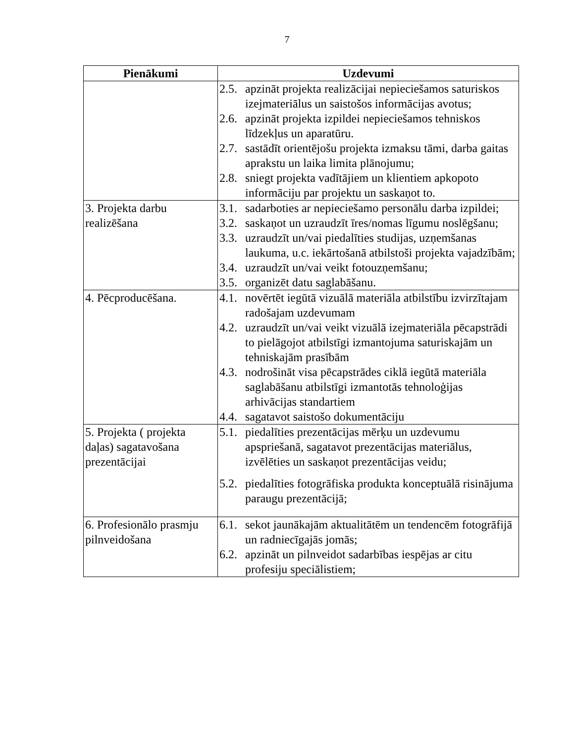7
| Pienākumi | Uzdevumi |
| --- | --- |
| | 2.5. apzināt projekta realizācijai nepieciešamos saturiskos izejmateriālus un saistošos informācijas avotus; 2.6. apzināt projekta izpildei nepieciešamos tehniskos līdzekļus un aparatūru. 2.7. sastādīt orientējošu projekta izmaksu tāmi, darba gaitas aprakstu un laika limita plānojumu; 2.8. sniegt projekta vadītājiem un klientiem apkopoto informāciju par projektu un saskaņot to. |
| 3. Projekta darbu realizēšana | 3.1. sadarboties ar nepieciešamo personālu darba izpildei; 3.2. saskaņot un uzraudzīt īres/nomas līgumu noslēgšanu; 3.3. uzraudzīt un/vai piedalīties studijas, uzņemšanas laukuma, u.c. iekārtošanā atbilstoši projekta vajadzībām; 3.4. uzraudzīt un/vai veikt fotouzņemšanu; 3.5. organizēt datu saglabāšanu. |
| 4. Pēcproducēšana. | 4.1. novērtēt iegūtā vizuālā materiāla atbilstību izvirzītajam radošajam uzdevumam 4.2. uzraudzīt un/vai veikt vizuālā izejmateriāla pēcapstrādi to pielāgojot atbilstīgi izmantojuma saturiskajām un tehniskajām prasībām 4.3. nodrošināt visa pēcapstrādes ciklā iegūtā materiāla saglabāšanu atbilstīgi izmantotās tehnoloģijas arhivācijas standartiem 4.4. sagatavot saistošo dokumentāciju |
| 5. Projekta ( projekta daļas) sagatavošana prezentācijai | 5.1. piedalīties prezentācijas mērķu un uzdevumu apspriešanā, sagatavot prezentācijas materiālus, izvēlēties un saskaņot prezentācijas veidu; 5.2. piedalīties fotogrāfiska produkta konceptuālā risinājuma paraugu prezentācijā; |
| 6. Profesionālo prasmju pilnveidošana | 6.1. sekot jaunākajām aktualitātēm un tendencēm fotogrāfijā un radniecīgajās jomās; 6.2. apzināt un pilnveidot sadarbības iespējas ar citu profesiju speciālistiem; |